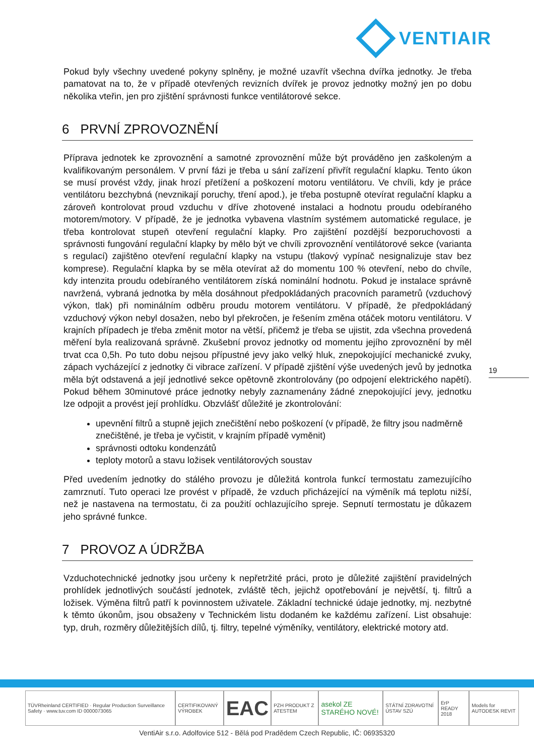VENTIAIR
Pokud byly všechny uvedené pokyny splněny, je možné uzavřít všechna dvířka jednotky. Je třeba pamatovat na to, že v případě otevřených revizních dvířek je provoz jednotky možný jen po dobu několika vteřin, jen pro zjištění správnosti funkce ventilátorové sekce.
6 PRVNÍ ZPROVOZNĚNÍ
Příprava jednotek ke zprovoznění a samotné zprovoznění může být prováděno jen zaškoleným a kvalifikovaným personálem. V první fázi je třeba u sání zařízení přivřít regulační klapku. Tento úkon se musí provést vždy, jinak hrozí přetížení a poškození motoru ventilátoru. Ve chvíli, kdy je práce ventilátoru bezchybná (nevznikají poruchy, tření apod.), je třeba postupně otevírat regulační klapku a zároveň kontrolovat proud vzduchu v dříve zhotovené instalaci a hodnotu proudu odebíraného motorem/motory. V případě, že je jednotka vybavena vlastním systémem automatické regulace, je třeba kontrolovat stupeň otevření regulační klapky. Pro zajištění pozdější bezporuchovosti a správnosti fungování regulační klapky by mělo být ve chvíli zprovoznění ventilátorové sekce (varianta s regulací) zajištěno otevření regulační klapky na vstupu (tlakový vypínač nesignalizuje stav bez komprese). Regulační klapka by se měla otevírat až do momentu 100 % otevření, nebo do chvíle, kdy intenzita proudu odebíraného ventilátorem získá nominální hodnotu. Pokud je instalace správně navržená, vybraná jednotka by měla dosáhnout předpokládaných pracovních parametrů (vzduchový výkon, tlak) při nominálním odběru proudu motorem ventilátoru. V případě, že předpokládaný vzduchový výkon nebyl dosažen, nebo byl překročen, je řešením změna otáček motoru ventilátoru. V krajních případech je třeba změnit motor na větší, přičemž je třeba se ujistit, zda všechna provedená měření byla realizovaná správně. Zkušební provoz jednotky od momentu jejího zprovoznění by měl trvat cca 0,5h. Po tuto dobu nejsou přípustné jevy jako velký hluk, znepokojující mechanické zvuky, zápach vycházející z jednotky či vibrace zařízení. V případě zjištění výše uvedených jevů by jednotka měla být odstavená a její jednotlivé sekce opětovně zkontrolovány (po odpojení elektrického napětí). Pokud během 30minutové práce jednotky nebyly zaznamenány žádné znepokojující jevy, jednotku lze odpojit a provést její prohlídku. Obzvlášť důležité je zkontrolování:
upevnění filtrů a stupně jejich znečištění nebo poškození (v případě, že filtry jsou nadměrně znečištěné, je třeba je vyčistit, v krajním případě vyměnit)
správnosti odtoku kondenzátů
teploty motorů a stavu ložisek ventilátorových soustav
Před uvedením jednotky do stálého provozu je důležitá kontrola funkcí termostatu zamezujícího zamrznutí. Tuto operaci lze provést v případě, že vzduch přicházející na výměník má teplotu nižší, než je nastavena na termostatu, či za použití ochlazujícího spreje. Sepnutí termostatu je důkazem jeho správné funkce.
7 PROVOZ A ÚDRŽBA
Vzduchotechnické jednotky jsou určeny k nepřetržité práci, proto je důležité zajištění pravidelných prohlídek jednotlivých součástí jednotek, zvláště těch, jejichž opotřebování je největší, tj. filtrů a ložisek. Výměna filtrů patří k povinnostem uživatele. Základní technické údaje jednotky, mj. nezbytné k těmto úkonům, jsou obsaženy v Technickém listu dodaném ke každému zařízení. List obsahuje: typ, druh, rozměry důležitějších dílů, tj. filtry, tepelné výměníky, ventilátory, elektrické motory atd.
19
TÜVRheinland CERTIFIED · Regular Production Surveillance Safety · www.tuv.com ID 0000073065
CERTIFIKOVANÝ VÝROBEK
EAC
PZH PRODUKT Z ATESTEM
asekol ZE STARÉHO NOVÉ!
STÁTNÍ ZDRAVOTNÍ ÚSTAV SZÚ ErP READY 2018 Models for AUTODESK REVIT
VentiAir s.r.o. Adolfovice 512 - Bělá pod Pradědem Czech Republic, IČ: 06935320